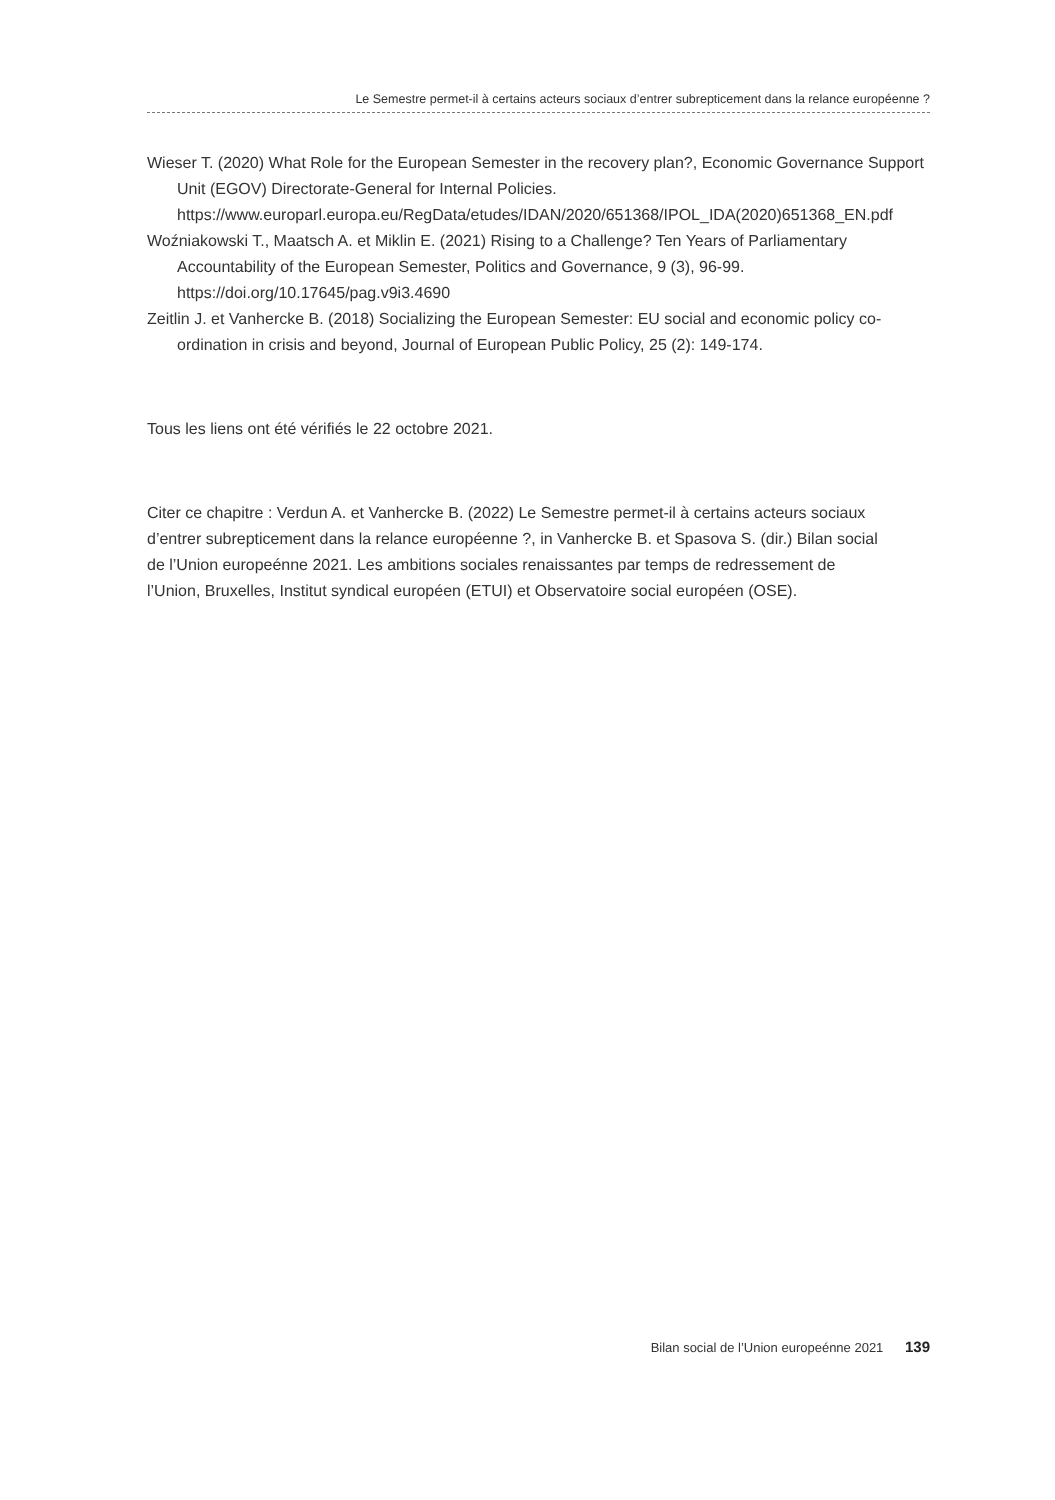Le Semestre permet-il à certains acteurs sociaux d’entrer subrepticement dans la relance européenne ?
Wieser T. (2020) What Role for the European Semester in the recovery plan?, Economic Governance Support Unit (EGOV) Directorate-General for Internal Policies. https://www.europarl.europa.eu/RegData/etudes/IDAN/2020/651368/IPOL_IDA(2020)651368_EN.pdf
Woźniakowski T., Maatsch A. et Miklin E. (2021) Rising to a Challenge? Ten Years of Parliamentary Accountability of the European Semester, Politics and Governance, 9 (3), 96-99. https://doi.org/10.17645/pag.v9i3.4690
Zeitlin J. et Vanhercke B. (2018) Socializing the European Semester: EU social and economic policy co-ordination in crisis and beyond, Journal of European Public Policy, 25 (2): 149-174.
Tous les liens ont été vérifiés le 22 octobre 2021.
Citer ce chapitre : Verdun A. et Vanhercke B. (2022) Le Semestre permet-il à certains acteurs sociaux d’entrer subrepticement dans la relance européenne ?, in Vanhercke B. et Spasova S. (dir.) Bilan social de l’Union europeénne 2021. Les ambitions sociales renaissantes par temps de redressement de l’Union, Bruxelles, Institut syndical européen (ETUI) et Observatoire social européen (OSE).
Bilan social de l’Union europeénne 2021 139